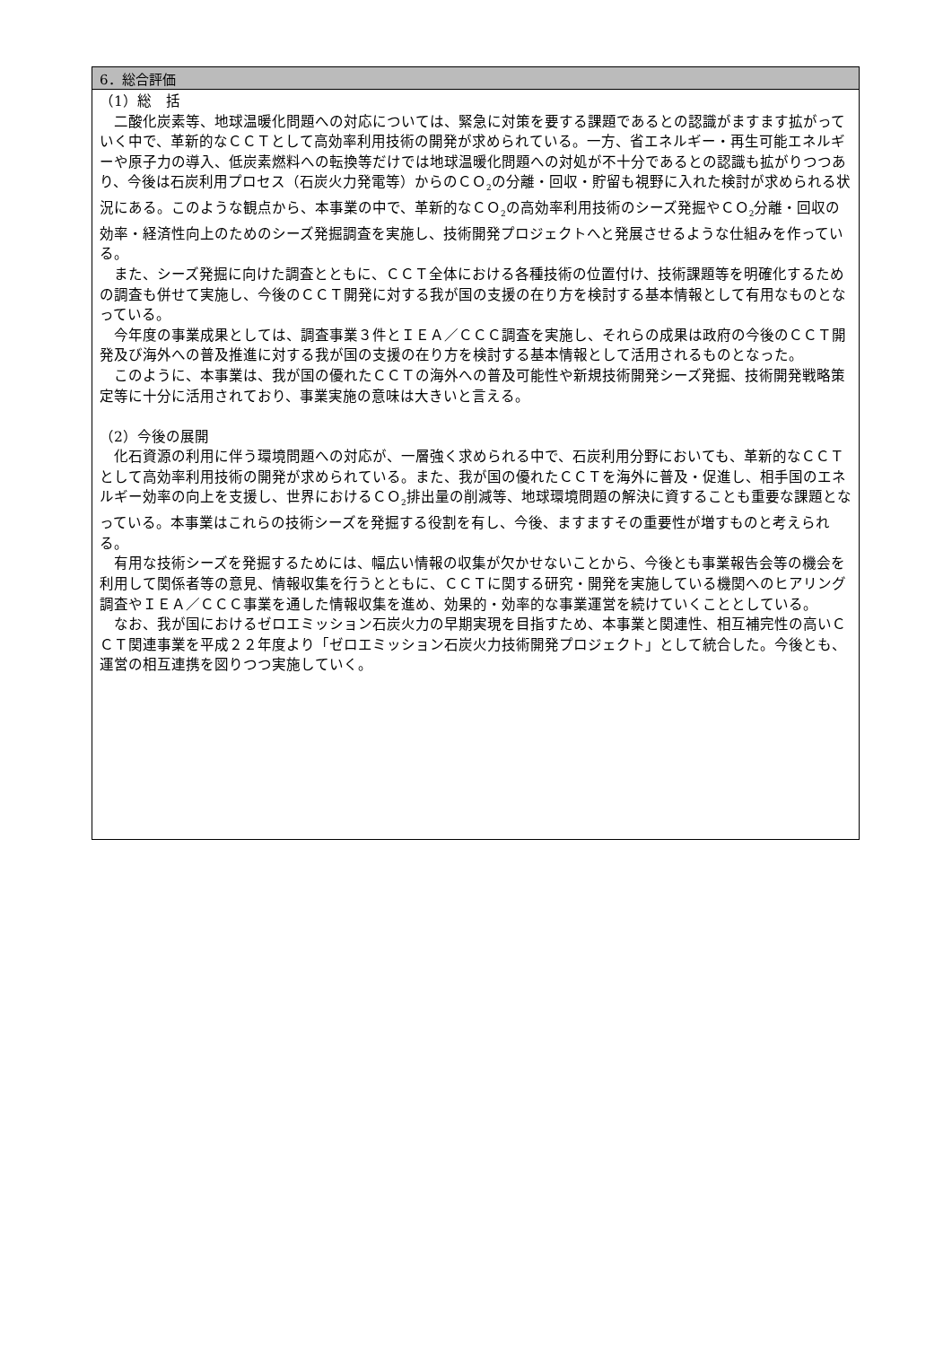6．総合評価
（1）総　括
二酸化炭素等、地球温暖化問題への対応については、緊急に対策を要する課題であるとの認識がますます拡がっていく中で、革新的なＣＣＴとして高効率利用技術の開発が求められている。一方、省エネルギー・再生可能エネルギーや原子力の導入、低炭素燃料への転換等だけでは地球温暖化問題への対処が不十分であるとの認識も拡がりつつあり、今後は石炭利用プロセス（石炭火力発電等）からのＣＯ<sub>2</sub>の分離・回収・貯留も視野に入れた検討が求められる状況にある。このような観点から、本事業の中で、革新的なＣＯ<sub>2</sub>の高効率利用技術のシーズ発掘やＣＯ<sub>2</sub>分離・回収の効率・経済性向上のためのシーズ発掘調査を実施し、技術開発プロジェクトへと発展させるような仕組みを作っている。
また、シーズ発掘に向けた調査とともに、ＣＣＴ全体における各種技術の位置付け、技術課題等を明確化するための調査も併せて実施し、今後のＣＣＴ開発に対する我が国の支援の在り方を検討する基本情報として有用なものとなっている。
今年度の事業成果としては、調査事業３件とＩＥＡ／ＣＣＣ調査を実施し、それらの成果は政府の今後のＣＣＴ開発及び海外への普及推進に対する我が国の支援の在り方を検討する基本情報として活用されるものとなった。
このように、本事業は、我が国の優れたＣＣＴの海外への普及可能性や新規技術開発シーズ発掘、技術開発戦略策定等に十分に活用されており、事業実施の意味は大きいと言える。
（2）今後の展開
化石資源の利用に伴う環境問題への対応が、一層強く求められる中で、石炭利用分野においても、革新的なＣＣＴとして高効率利用技術の開発が求められている。また、我が国の優れたＣＣＴを海外に普及・促進し、相手国のエネルギー効率の向上を支援し、世界におけるＣＯ<sub>2</sub>排出量の削減等、地球環境問題の解決に資することも重要な課題となっている。本事業はこれらの技術シーズを発掘する役割を有し、今後、ますますその重要性が増すものと考えられる。
有用な技術シーズを発掘するためには、幅広い情報の収集が欠かせないことから、今後とも事業報告会等の機会を利用して関係者等の意見、情報収集を行うとともに、ＣＣＴに関する研究・開発を実施している機関へのヒアリング調査やＩＥＡ／ＣＣＣ事業を通した情報収集を進め、効果的・効率的な事業運営を続けていくこととしている。
なお、我が国におけるゼロエミッション石炭火力の早期実現を目指すため、本事業と関連性、相互補完性の高いＣＣＴ関連事業を平成２２年度より「ゼロエミッション石炭火力技術開発プロジェクト」として統合した。今後とも、運営の相互連携を図りつつ実施していく。